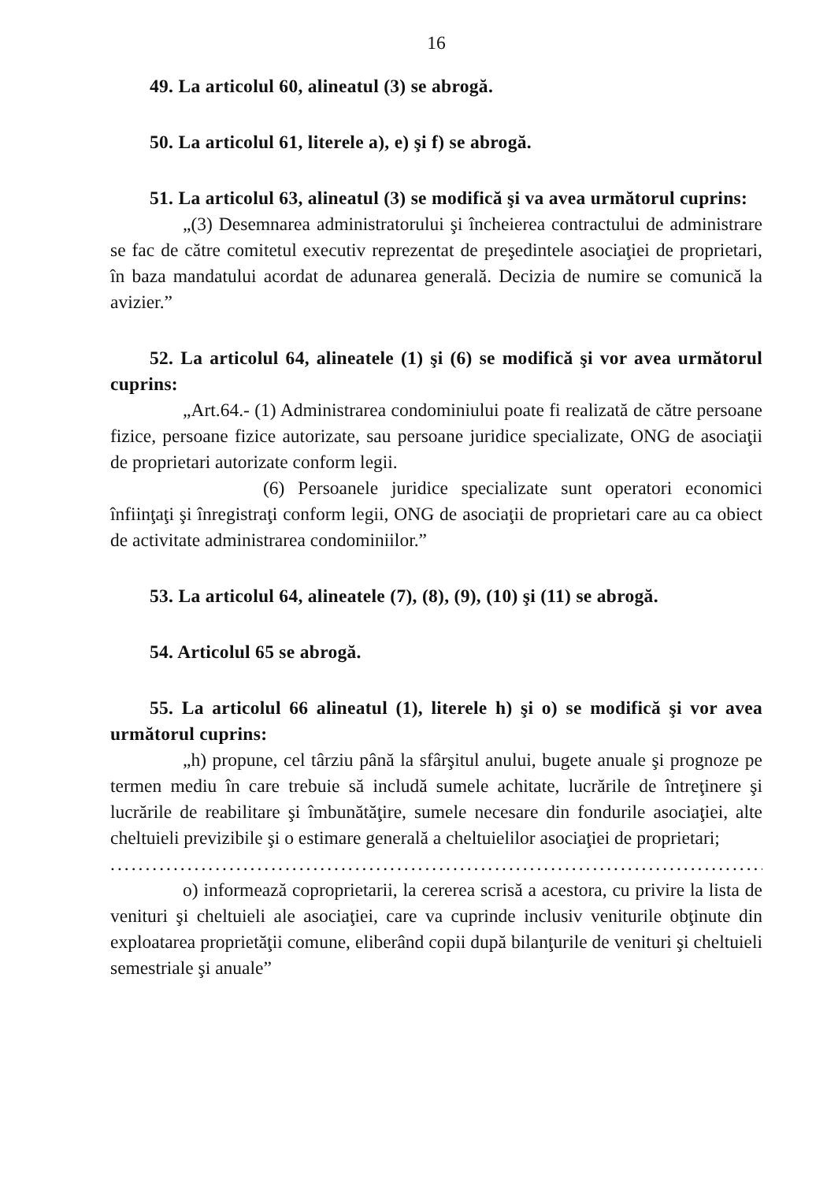16
49. La articolul 60, alineatul (3) se abrogă.
50. La articolul 61, literele a), e) şi f) se abrogă.
51. La articolul 63, alineatul (3) se modifică şi va avea următorul cuprins:
„(3) Desemnarea administratorului şi încheierea contractului de administrare se fac de către comitetul executiv reprezentat de preşedintele asociaţiei de proprietari, în baza mandatului acordat de adunarea generală. Decizia de numire se comunică la avizier.”
52. La articolul 64, alineatele (1) şi (6) se modifică şi vor avea următorul cuprins:
„Art.64.- (1) Administrarea condominiului poate fi realizată de către persoane fizice, persoane fizice autorizate, sau persoane juridice specializate, ONG de asociaţii de proprietari autorizate conform legii.
(6) Persoanele juridice specializate sunt operatori economici înfiinţaţi şi înregistraţi conform legii, ONG de asociaţii de proprietari care au ca obiect de activitate administrarea condominiilor.”
53. La articolul 64, alineatele (7), (8), (9), (10) şi (11) se abrogă.
54. Articolul 65 se abrogă.
55. La articolul 66 alineatul (1), literele h) şi o) se modifică şi vor avea următorul cuprins:
„h) propune, cel târziu până la sfârşitul anului, bugete anuale şi prognoze pe termen mediu în care trebuie să includă sumele achitate, lucrările de întreţinere şi lucrările de reabilitare şi îmbunătăţire, sumele necesare din fondurile asociaţiei, alte cheltuieli previzibile şi o estimare generală a cheltuielilor asociaţiei de proprietari;
.........................................................................................................
o) informează coproprietarii, la cererea scrisă a acestora, cu privire la lista de venituri şi cheltuieli ale asociaţiei, care va cuprinde inclusiv veniturile obţinute din exploatarea proprietăţii comune, eliberând copii după bilanţurile de venituri şi cheltuieli semestriale şi anuale”